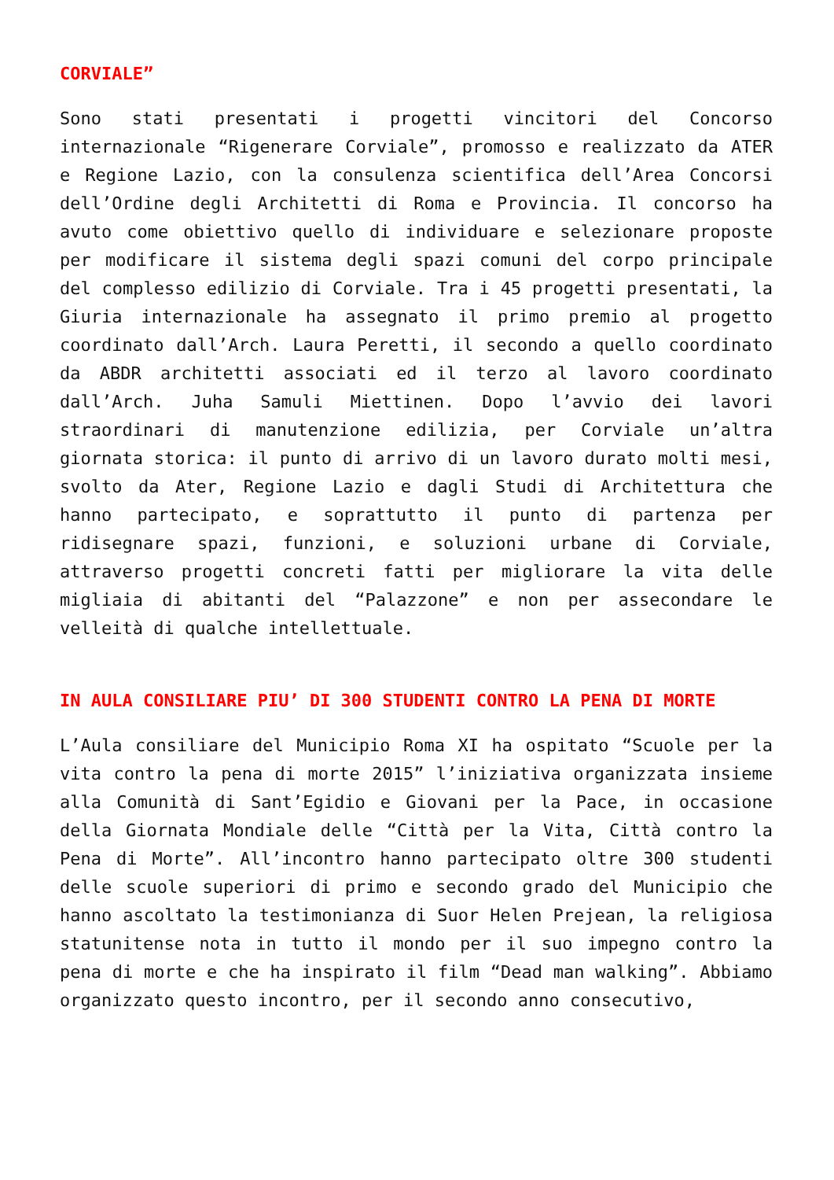CORVIALE”
Sono stati presentati i progetti vincitori del Concorso internazionale “Rigenerare Corviale”, promosso e realizzato da ATER e Regione Lazio, con la consulenza scientifica dell’Area Concorsi dell’Ordine degli Architetti di Roma e Provincia. Il concorso ha avuto come obiettivo quello di individuare e selezionare proposte per modificare il sistema degli spazi comuni del corpo principale del complesso edilizio di Corviale. Tra i 45 progetti presentati, la Giuria internazionale ha assegnato il primo premio al progetto coordinato dall’Arch. Laura Peretti, il secondo a quello coordinato da ABDR architetti associati ed il terzo al lavoro coordinato dall’Arch. Juha Samuli Miettinen. Dopo l’avvio dei lavori straordinari di manutenzione edilizia, per Corviale un’altra giornata storica: il punto di arrivo di un lavoro durato molti mesi, svolto da Ater, Regione Lazio e dagli Studi di Architettura che hanno partecipato, e soprattutto il punto di partenza per ridisegnare spazi, funzioni, e soluzioni urbane di Corviale, attraverso progetti concreti fatti per migliorare la vita delle migliaia di abitanti del “Palazzone” e non per assecondare le velleità di qualche intellettuale.
IN AULA CONSILIARE PIU’ DI 300 STUDENTI CONTRO LA PENA DI MORTE
L’Aula consiliare del Municipio Roma XI ha ospitato “Scuole per la vita contro la pena di morte 2015” l’iniziativa organizzata insieme alla Comunità di Sant’Egidio e Giovani per la Pace, in occasione della Giornata Mondiale delle “Città per la Vita, Città contro la Pena di Morte”. All’incontro hanno partecipato oltre 300 studenti delle scuole superiori di primo e secondo grado del Municipio che hanno ascoltato la testimonianza di Suor Helen Prejean, la religiosa statunitense nota in tutto il mondo per il suo impegno contro la pena di morte e che ha inspirato il film “Dead man walking”. Abbiamo organizzato questo incontro, per il secondo anno consecutivo,